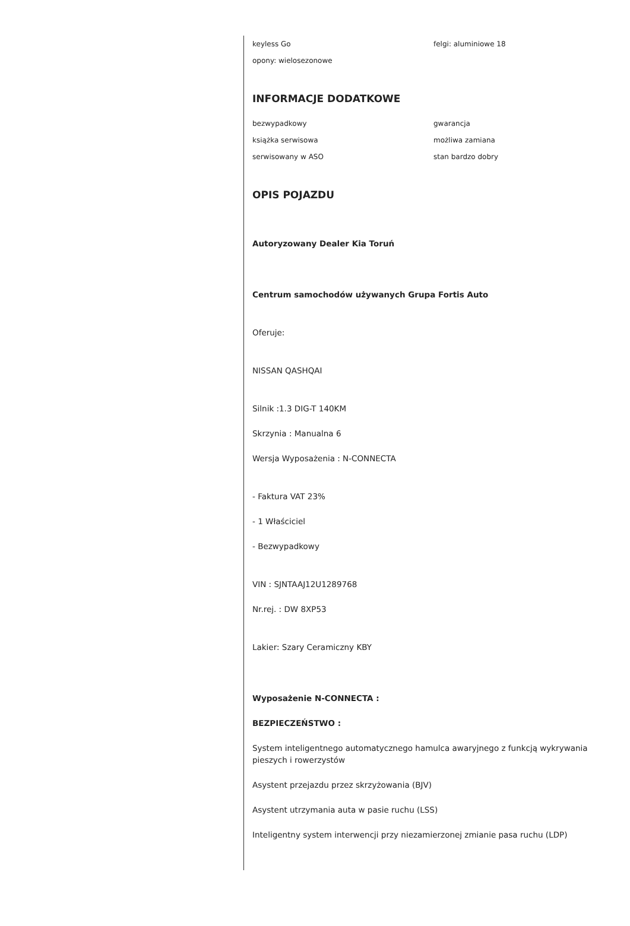keyless Go
felgi: aluminiowe 18
opony: wielosezonowe
INFORMACJE DODATKOWE
bezwypadkowy
gwarancja
książka serwisowa
możliwa zamiana
serwisowany w ASO
stan bardzo dobry
OPIS POJAZDU
Autoryzowany Dealer Kia Toruń
Centrum samochodów używanych Grupa Fortis Auto
Oferuje:
NISSAN QASHQAI
Silnik :1.3 DIG-T 140KM
Skrzynia : Manualna 6
Wersja Wyposażenia : N-CONNECTA
- Faktura VAT 23%
- 1 Właściciel
- Bezwypadkowy
VIN : SJNTAAJ12U1289768
Nr.rej. : DW 8XP53
Lakier: Szary Ceramiczny KBY
Wyposażenie N-CONNECTA :
BEZPIECZEŃSTWO :
System inteligentnego automatycznego hamulca awaryjnego z funkcją wykrywania pieszych i rowerzystów
Asystent przejazdu przez skrzyżowania (BJV)
Asystent utrzymania auta w pasie ruchu (LSS)
Inteligentny system interwencji przy niezamierzonej zmianie pasa ruchu (LDP)